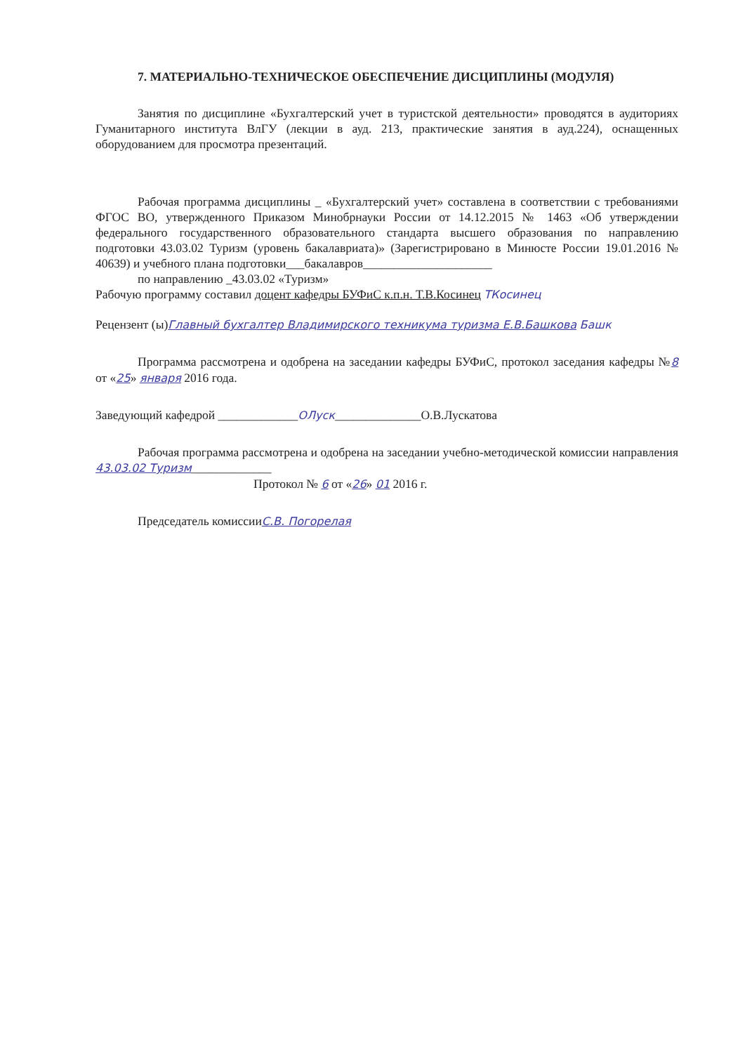7. МАТЕРИАЛЬНО-ТЕХНИЧЕСКОЕ ОБЕСПЕЧЕНИЕ ДИСЦИПЛИНЫ (МОДУЛЯ)
Занятия по дисциплине «Бухгалтерский учет в туристской деятельности» проводятся в аудиториях Гуманитарного института ВлГУ (лекции в ауд. 213, практические занятия в ауд.224), оснащенных оборудованием для просмотра презентаций.
Рабочая программа дисциплины _ «Бухгалтерский учет» составлена в соответствии с требованиями ФГОС ВО, утвержденного Приказом Минобрнауки России от 14.12.2015 № 1463 «Об утверждении федерального государственного образовательного стандарта высшего образования по направлению подготовки 43.03.02 Туризм (уровень бакалавриата)» (Зарегистрировано в Минюсте России 19.01.2016 № 40639) и учебного плана подготовки___бакалавров_____________________
по направлению _43.03.02 «Туризм»
Рабочую программу составил доцент кафедры БУФиС к.п.н. Т.В.Косинец ТКосинец
Рецензент (ы)Главный бухгалтер Владимирского техникума туризма Е.В.Башкова Башк
Программа рассмотрена и одобрена на заседании кафедры БУФиС, протокол заседания кафедры №8 от «25» января 2016 года.
Заведующий кафедрой _____________ОЛуск______________О.В.Лускатова
Рабочая программа рассмотрена и одобрена на заседании учебно-методической комиссии направления 43.03.02 Туризм_____________
Протокол № 6 от «26» 01 2016 г.
Председатель комиссииС.В. Погорелая